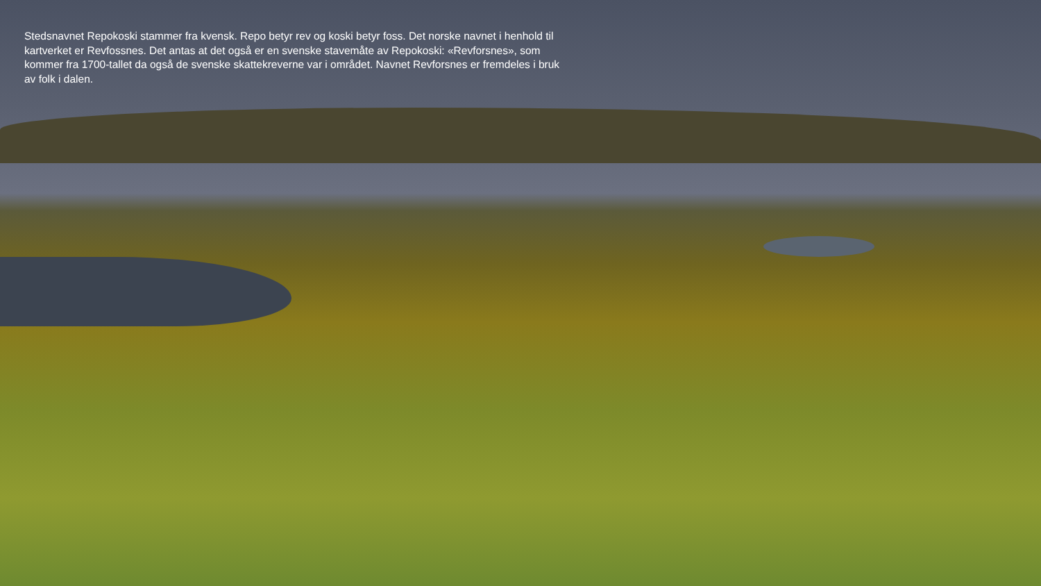Stedsnavnet Repokoski stammer fra kvensk. Repo betyr rev og koski betyr foss. Det norske navnet i henhold til kartverket er Revfossnes. Det antas at det også er en svenske stavemåte av Repokoski: «Revforsnes», som kommer fra 1700-tallet da også de svenske skattekreverne var i området. Navnet Revforsnes er fremdeles i bruk av folk i dalen.